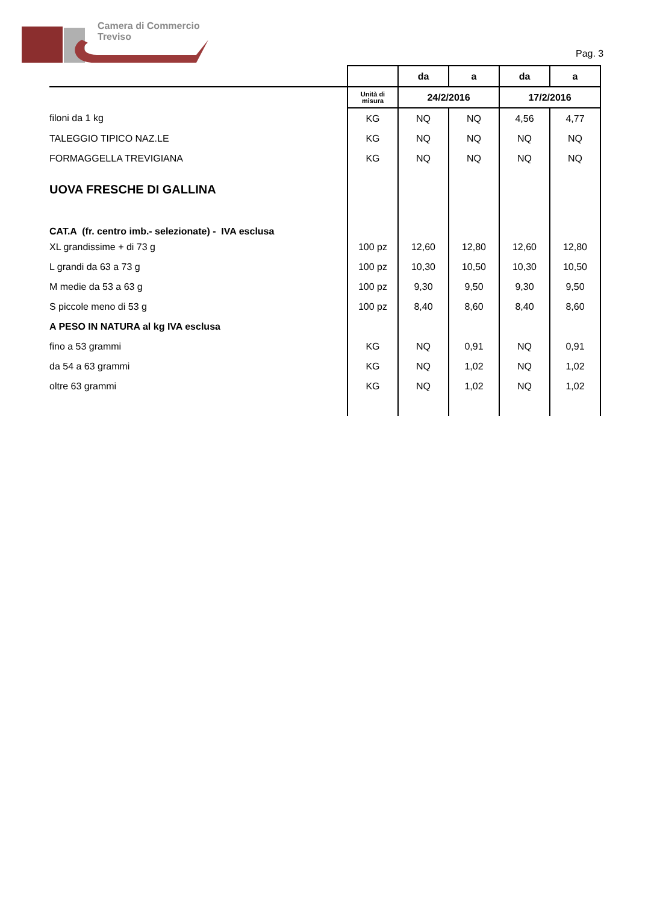Camera di Commercio
Treviso
Pag. 3
| | | da | a | da | a |
| | Unità di misura | 24/2/2016 | | 17/2/2016 | |
| filoni da 1 kg | KG | NQ | NQ | 4,56 | 4,77 |
| TALEGGIO TIPICO NAZ.LE | KG | NQ | NQ | NQ | NQ |
| FORMAGGELLA TREVIGIANA | KG | NQ | NQ | NQ | NQ |
| UOVA FRESCHE DI GALLINA | | | | | |
| CAT.A (fr. centro imb.- selezionate) - IVA esclusa | | | | | |
| XL grandissime + di 73 g | 100 pz | 12,60 | 12,80 | 12,60 | 12,80 |
| L grandi da 63 a 73 g | 100 pz | 10,30 | 10,50 | 10,30 | 10,50 |
| M medie da 53 a 63 g | 100 pz | 9,30 | 9,50 | 9,30 | 9,50 |
| S piccole meno di 53 g | 100 pz | 8,40 | 8,60 | 8,40 | 8,60 |
| A PESO IN NATURA al kg IVA esclusa | | | | | |
| fino a 53 grammi | KG | NQ | 0,91 | NQ | 0,91 |
| da 54 a 63 grammi | KG | NQ | 1,02 | NQ | 1,02 |
| oltre 63 grammi | KG | NQ | 1,02 | NQ | 1,02 |